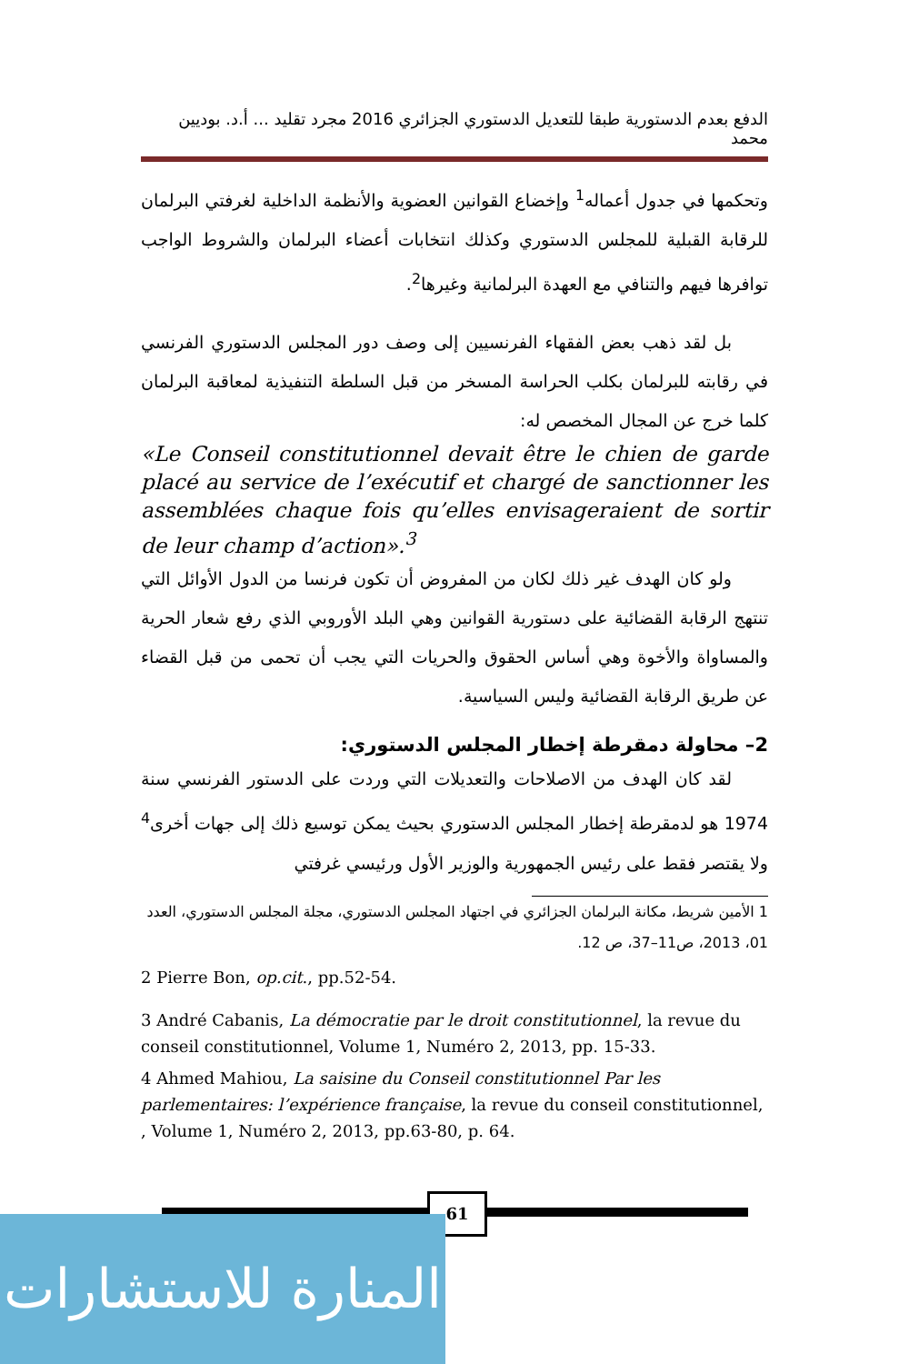الدفع بعدم الدستورية طبقا للتعديل الدستوري الجزائري 2016 مجرد تقليد ... أ.د. بوديين محمد
وتحكمها في جدول أعماله<sup>1</sup> وإخضاع القوانين العضوية والأنظمة الداخلية لغرفتي البرلمان للرقابة القبلية للمجلس الدستوري وكذلك انتخابات أعضاء البرلمان والشروط الواجب توافرها فيهم والتنافي مع العهدة البرلمانية وغيرها<sup>2</sup>.
بل لقد ذهب بعض الفقهاء الفرنسيين إلى وصف دور المجلس الدستوري الفرنسي في رقابته للبرلمان بكلب الحراسة المسخر من قبل السلطة التنفيذية لمعاقبة البرلمان كلما خرج عن المجال المخصص له:
«Le Conseil constitutionnel devait être le chien de garde placé au service de l’exécutif et chargé de sanctionner les assemblées chaque fois qu’elles envisageraient de sortir de leur champ d’action».<sup>3</sup>
ولو كان الهدف غير ذلك لكان من المفروض أن تكون فرنسا من الدول الأوائل التي تنتهج الرقابة القضائية على دستورية القوانين وهي البلد الأوروبي الذي رفع شعار الحرية والمساواة والأخوة وهي أساس الحقوق والحريات التي يجب أن تحمى من قبل القضاء عن طريق الرقابة القضائية وليس السياسية.
2– محاولة دمقرطة إخطار المجلس الدستوري:
لقد كان الهدف من الاصلاحات والتعديلات التي وردت على الدستور الفرنسي سنة 1974 هو لدمقرطة إخطار المجلس الدستوري بحيث يمكن توسيع ذلك إلى جهات أخرى<sup>4</sup> ولا يقتصر فقط على رئيس الجمهورية والوزير الأول ورئيسي غرفتي
1 الأمين شريط، مكانة البرلمان الجزائري في اجتهاد المجلس الدستوري، مجلة المجلس الدستوري، العدد 01، 2013، ص11–37، ص 12.
2 Pierre Bon, op.cit., pp.52-54.
3 André Cabanis, La démocratie par le droit constitutionnel, la revue du conseil constitutionnel, Volume 1, Numéro 2, 2013, pp. 15-33.
4 Ahmed Mahiou, La saisine du Conseil constitutionnel Par les parlementaires: l’expérience française, la revue du conseil constitutionnel, , Volume 1, Numéro 2, 2013, pp.63-80, p. 64.
61
المنارة للاستشارات